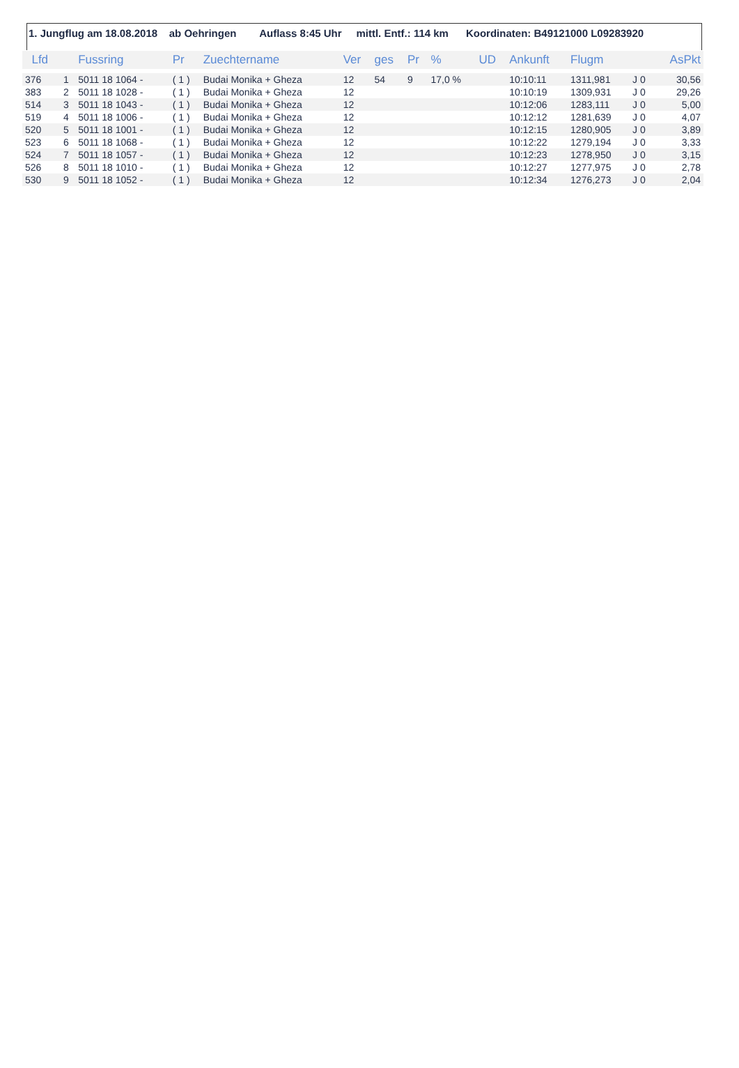1. Jungflug am 18.08.2018 ab Oehringen Auflass 8:45 Uhr mittl. Entf.: 114 km Koordinaten: B49121000 L09283920
| Lfd | | Fussring | Pr | Zuechtername | Ver | ges | Pr | % | UD | Ankunft | Flugm | | AsPkt |
| --- | --- | --- | --- | --- | --- | --- | --- | --- | --- | --- | --- | --- | --- |
| 376 | 1 | 5011 18 1064 - | ( 1 ) | Budai Monika + Gheza | 12 | 54 | 9 | 17,0 % | | 10:10:11 | 1311,981 | J 0 | 30,56 |
| 383 | 2 | 5011 18 1028 - | ( 1 ) | Budai Monika + Gheza | 12 | | | | | 10:10:19 | 1309,931 | J 0 | 29,26 |
| 514 | 3 | 5011 18 1043 - | ( 1 ) | Budai Monika + Gheza | 12 | | | | | 10:12:06 | 1283,111 | J 0 | 5,00 |
| 519 | 4 | 5011 18 1006 - | ( 1 ) | Budai Monika + Gheza | 12 | | | | | 10:12:12 | 1281,639 | J 0 | 4,07 |
| 520 | 5 | 5011 18 1001 - | ( 1 ) | Budai Monika + Gheza | 12 | | | | | 10:12:15 | 1280,905 | J 0 | 3,89 |
| 523 | 6 | 5011 18 1068 - | ( 1 ) | Budai Monika + Gheza | 12 | | | | | 10:12:22 | 1279,194 | J 0 | 3,33 |
| 524 | 7 | 5011 18 1057 - | ( 1 ) | Budai Monika + Gheza | 12 | | | | | 10:12:23 | 1278,950 | J 0 | 3,15 |
| 526 | 8 | 5011 18 1010 - | ( 1 ) | Budai Monika + Gheza | 12 | | | | | 10:12:27 | 1277,975 | J 0 | 2,78 |
| 530 | 9 | 5011 18 1052 - | ( 1 ) | Budai Monika + Gheza | 12 | | | | | 10:12:34 | 1276,273 | J 0 | 2,04 |